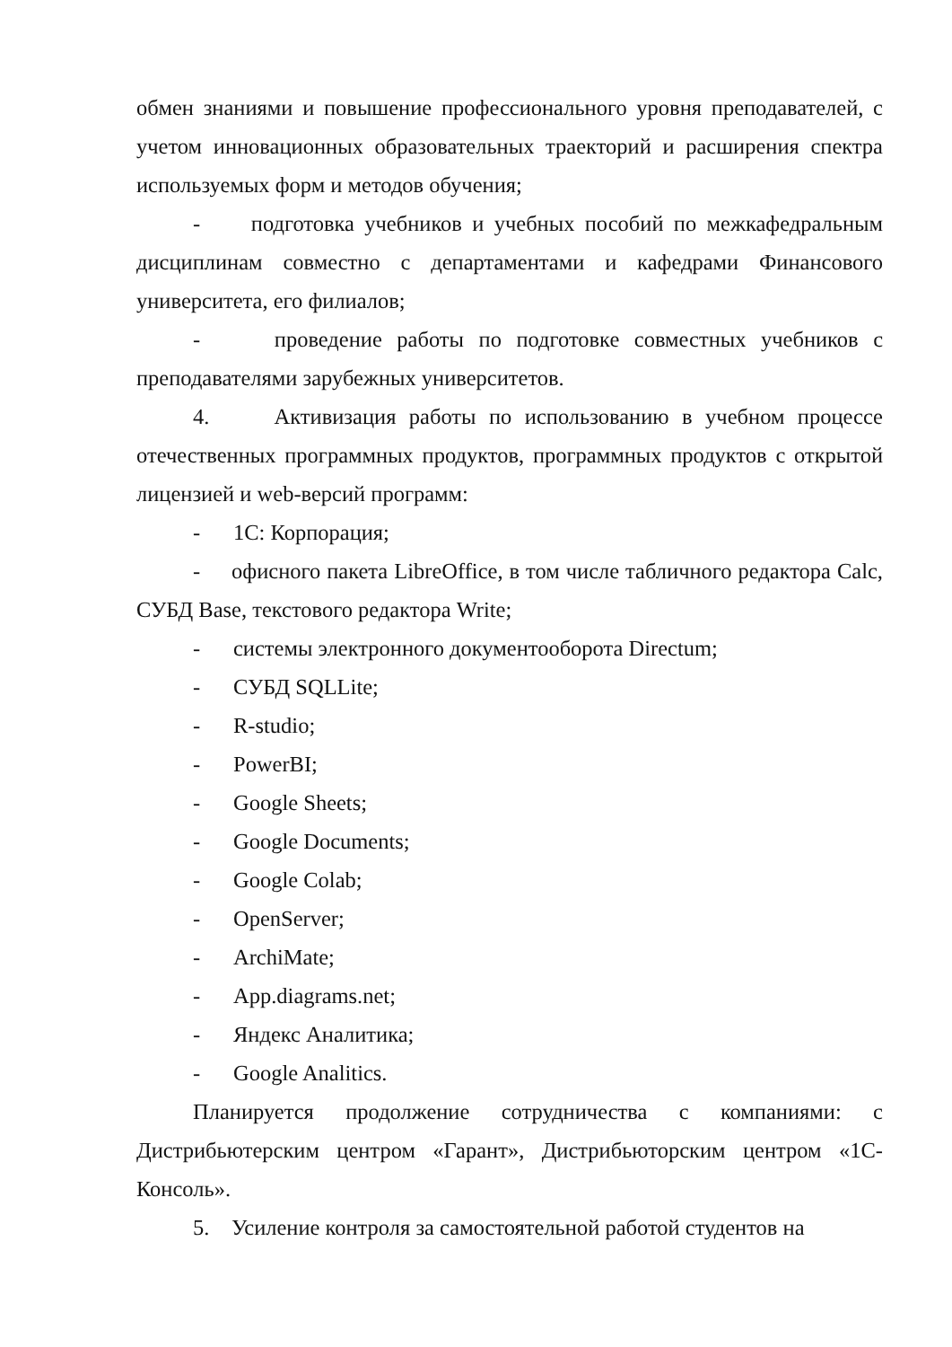обмен знаниями и повышение профессионального уровня преподавателей, с учетом инновационных образовательных траекторий и расширения спектра используемых форм и методов обучения;
- подготовка учебников и учебных пособий по межкафедральным дисциплинам совместно с департаментами и кафедрами Финансового университета, его филиалов;
- проведение работы по подготовке совместных учебников с преподавателями зарубежных университетов.
4. Активизация работы по использованию в учебном процессе отечественных программных продуктов, программных продуктов с открытой лицензией и web-версий программ:
- 1С: Корпорация;
- офисного пакета LibreOffice, в том числе табличного редактора Calc, СУБД Base, текстового редактора Write;
- системы электронного документооборота Directum;
- СУБД SQLLite;
- R-studio;
- PowerBI;
- Google Sheets;
- Google Documents;
- Google Colab;
- OpenServer;
- ArchiMate;
- App.diagrams.net;
- Яндекс Аналитика;
- Google Analitics.
Планируется продолжение сотрудничества с компаниями: с Дистрибьютерским центром «Гарант», Дистрибьюторским центром «1С-Консоль».
5. Усиление контроля за самостоятельной работой студентов на